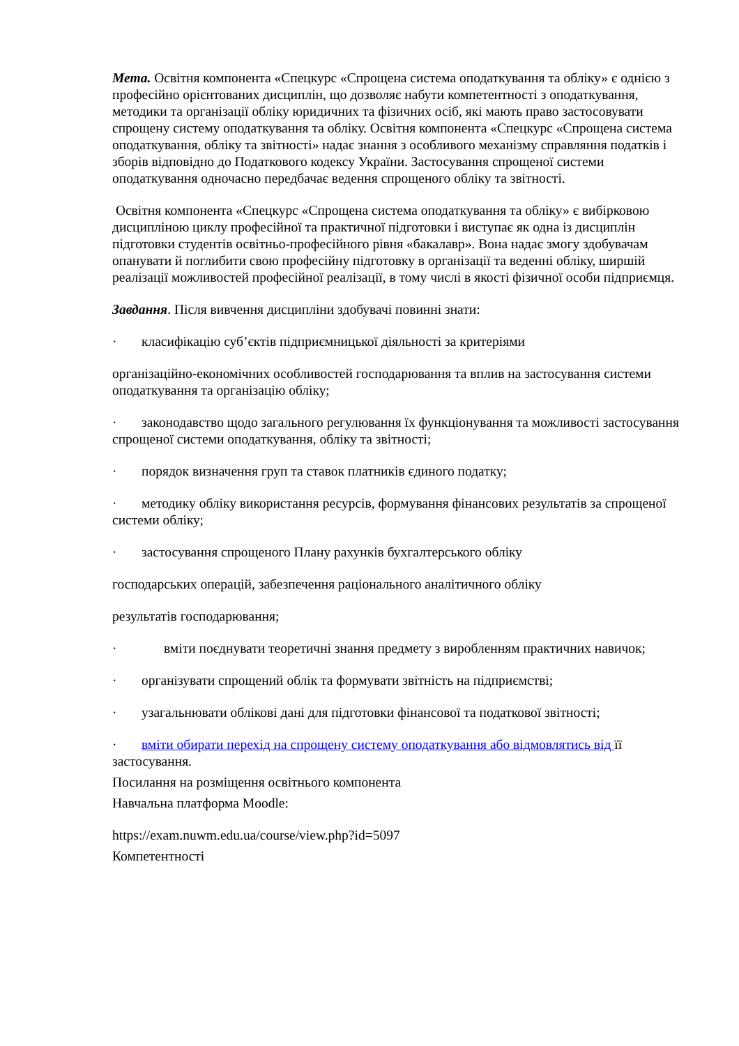Мета. Освітня компонента «Спецкурс «Спрощена система оподаткування та обліку» є однією з професійно орієнтованих дисциплін, що дозволяє набути компетентності з оподаткування, методики та організації обліку юридичних та фізичних осіб, які мають право застосовувати спрощену систему оподаткування та обліку. Освітня компонента «Спецкурс «Спрощена система оподаткування, обліку та звітності» надає знання з особливого механізму справляння податків і зборів відповідно до Податкового кодексу України. Застосування спрощеної системи оподаткування одночасно передбачає ведення спрощеного обліку та звітності.
Освітня компонента «Спецкурс «Спрощена система оподаткування та обліку» є вибірковою дисципліною циклу професійної та практичної підготовки і виступає як одна із дисциплін підготовки студентів освітньо-професійного рівня «бакалавр». Вона надає змогу здобувачам опанувати й поглибити свою професійну підготовку в організації та веденні обліку, ширшій реалізації можливостей професійної реалізації, в тому числі в якості фізичної особи підприємця.
Завдання. Після вивчення дисципліни здобувачі повинні знати:
· класифікацію суб’єктів підприємницької діяльності за критеріями
організаційно-економічних особливостей господарювання та вплив на застосування системи оподаткування та організацію обліку;
· законодавство щодо загального регулювання їх функціонування та можливості застосування спрощеної системи оподаткування, обліку та звітності;
· порядок визначення груп та ставок платників єдиного податку;
· методику обліку використання ресурсів, формування фінансових результатів за спрощеної системи обліку;
· застосування спрощеного Плану рахунків бухгалтерського обліку
господарських операцій, забезпечення раціонального аналітичного обліку
результатів господарювання;
· вміти поєднувати теоретичні знання предмету з виробленням практичних навичок;
· організувати спрощений облік та формувати звітність на підприємстві;
· узагальнювати облікові дані для підготовки фінансової та податкової звітності;
· вміти обирати перехід на спрощену систему оподаткування або відмовлятись від її застосування.
Посилання на розміщення освітнього компонента
Навчальна платформа Moodle:
https://exam.nuwm.edu.ua/course/view.php?id=5097
Компетентності